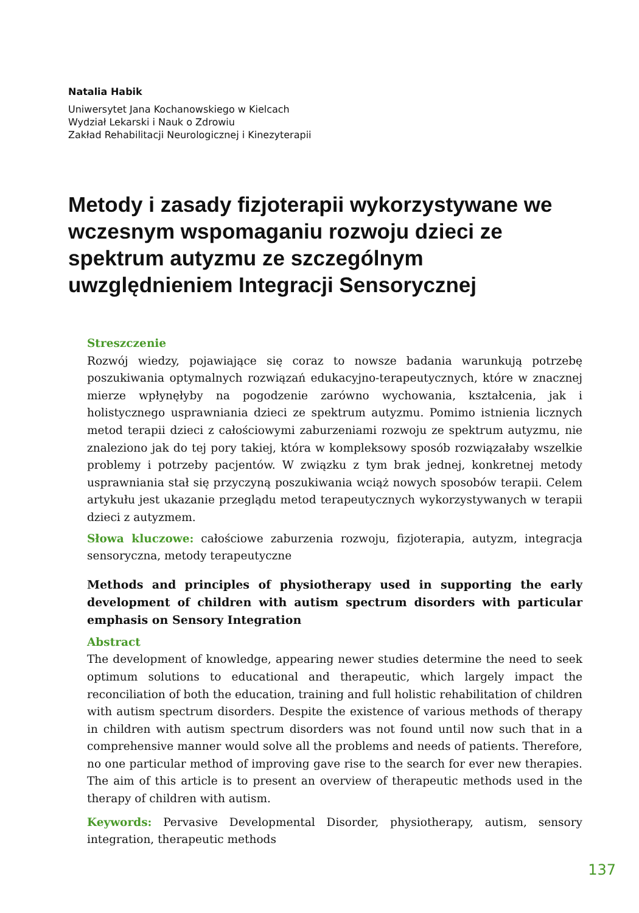Natalia Habik
Uniwersytet Jana Kochanowskiego w Kielcach
Wydział Lekarski i Nauk o Zdrowiu
Zakład Rehabilitacji Neurologicznej i Kinezyterapii
Metody i zasady fizjoterapii wykorzystywane we wczesnym wspomaganiu rozwoju dzieci ze spektrum autyzmu ze szczególnym uwzględnieniem Integracji Sensorycznej
Streszczenie
Rozwój wiedzy, pojawiające się coraz to nowsze badania warunkują potrzebę poszukiwania optymalnych rozwiązań edukacyjno-terapeutycznych, które w znacznej mierze wpłynęłyby na pogodzenie zarówno wychowania, kształcenia, jak i holistycznego usprawniania dzieci ze spektrum autyzmu. Pomimo istnienia licznych metod terapii dzieci z całościowymi zaburzeniami rozwoju ze spektrum autyzmu, nie znaleziono jak do tej pory takiej, która w kompleksowy sposób rozwiązałaby wszelkie problemy i potrzeby pacjentów. W związku z tym brak jednej, konkretnej metody usprawniania stał się przyczyną poszukiwania wciąż nowych sposobów terapii. Celem artykułu jest ukazanie przeglądu metod terapeutycznych wykorzystywanych w terapii dzieci z autyzmem.
Słowa kluczowe: całościowe zaburzenia rozwoju, fizjoterapia, autyzm, integracja sensoryczna, metody terapeutyczne
Methods and principles of physiotherapy used in supporting the early development of children with autism spectrum disorders with particular emphasis on Sensory Integration
Abstract
The development of knowledge, appearing newer studies determine the need to seek optimum solutions to educational and therapeutic, which largely impact the reconciliation of both the education, training and full holistic rehabilitation of children with autism spectrum disorders. Despite the existence of various methods of therapy in children with autism spectrum disorders was not found until now such that in a comprehensive manner would solve all the problems and needs of patients. Therefore, no one particular method of improving gave rise to the search for ever new therapies. The aim of this article is to present an overview of therapeutic methods used in the therapy of children with autism.
Keywords: Pervasive Developmental Disorder, physiotherapy, autism, sensory integration, therapeutic methods
137